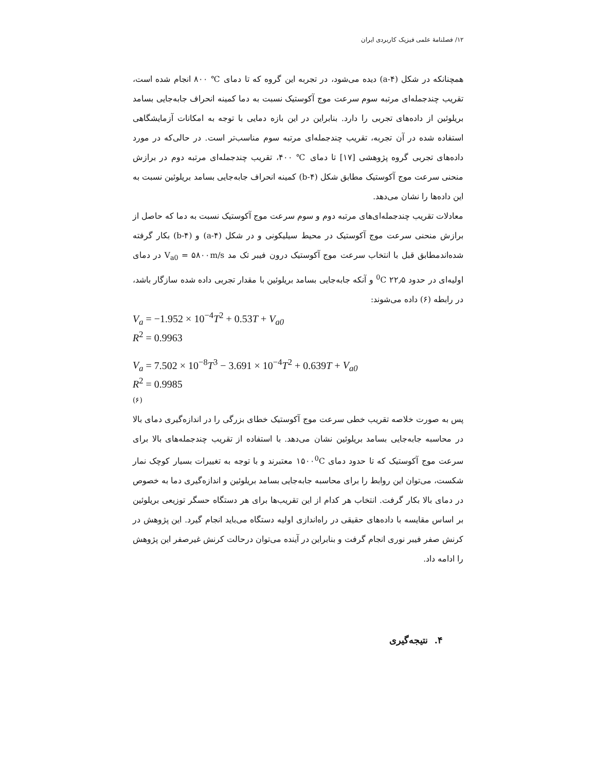۱۲/ فصلنامهٔ علمی فیزیک کاربردی ایران
همچنانکه در شکل (a-۴) دیده می‌شود، در تجربه این گروه که تا دمای ℃ ۸۰۰ انجام شده است، تقریب چندجمله‌ای مرتبه سوم سرعت موج آکوستیک نسبت به دما کمینه انحراف جابه‌جایی بسامد بریلوئین از داده‌های تجربی را دارد. بنابراین در این بازه دمایی با توجه به امکانات آزمایشگاهی استفاده شده در آن تجربه، تقریب چندجمله‌ای مرتبه سوم مناسب‌تر است. در حالی‌که در مورد داده‌های تجربی گروه پژوهشی [۱۷] تا دمای ℃ ۴۰۰، تقریب چندجمله‌ای مرتبه دوم در برازش منحنی سرعت موج آکوستیک مطابق شکل (b-۴) کمینه انحراف جابه‌جایی بسامد بریلوئین نسبت به این داده‌ها را نشان می‌دهد.
معادلات تقریب چندجمله‌ای‌های مرتبه دوم و سوم سرعت موج آکوستیک نسبت به دما که حاصل از برازش منحنی سرعت موج آکوستیک در محیط سیلیکونی و در شکل (a-۴) و (b-۴) بکار گرفته شده‌اندمطابق قبل با انتخاب سرعت موج آکوستیک درون فیبر تک مد V<sub>a0</sub> = ۵۸۰۰m/s در دمای اولیه‌ای در حدود <sup>0</sup>C ۲۲٫۵ و آنکه جابه‌جایی بسامد بریلوئین با مقدار تجربی داده شده سازگار باشد، در رابطه (۶) داده می‌شوند:
V<sub>a</sub> = −1.952 × 10<sup>−4</sup>T<sup>2</sup> + 0.53T + V<sub>a0</sub>
R<sup>2</sup> = 0.9963
V<sub>a</sub> = 7.502 × 10<sup>−8</sup>T<sup>3</sup> − 3.691 × 10<sup>−4</sup>T<sup>2</sup> + 0.639T + V<sub>a0</sub>
R<sup>2</sup> = 0.9985
(۶)
پس به صورت خلاصه تقریب خطی سرعت موج آکوستیک خطای بزرگی را در اندازه‌گیری دمای بالا در محاسبه جابه‌جایی بسامد بریلوئین نشان می‌دهد. با استفاده از تقریب چندجمله‌های بالا برای سرعت موج آکوستیک که تا حدود دمای ۱۵۰۰<sup>0</sup>C معتبرند و با توجه به تغییرات بسیار کوچک نمار شکست، می‌توان این روابط را برای محاسبه جابه‌جایی بسامد بریلوئین و اندازه‌گیری دما به خصوص در دمای بالا بکار گرفت. انتخاب هر کدام از این تقریب‌ها برای هر دستگاه حسگر توزیعی بریلوئین بر اساس مقایسه با داده‌های حقیقی در راه‌اندازی اولیه دستگاه می‌باید انجام گیرد. این پژوهش در کرنش صفر فیبر نوری انجام گرفت و بنابراین در آینده می‌توان درحالت کرنش غیرصفر این پژوهش را ادامه داد.
۴. نتیجه‌گیری